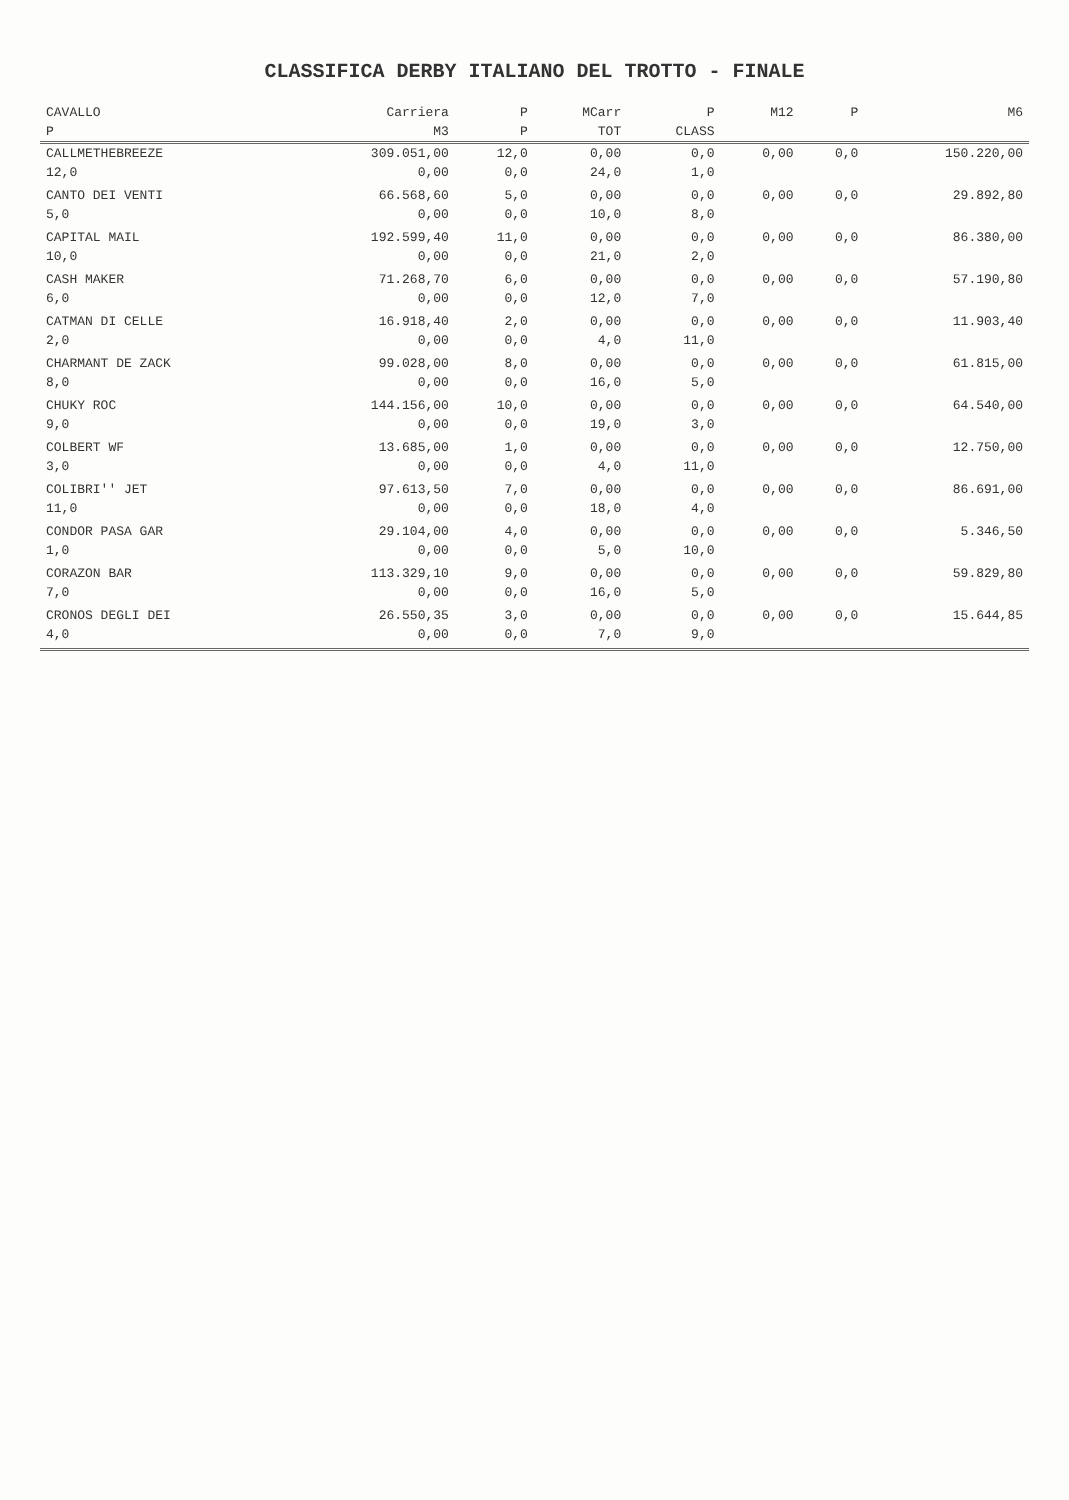CLASSIFICA DERBY ITALIANO DEL TROTTO - FINALE
| CAVALLO | Carriera | P | MCarr | P | M12 | P | M6 |
| --- | --- | --- | --- | --- | --- | --- | --- |
| P | M3 | P | TOT | CLASS | | | |
| CALLMETHEBREEZE | 309.051,00 | 12,0 | 0,00 | 0,0 | 0,00 | 0,0 | 150.220,00 |
| 12,0 | 0,00 | 0,0 | 24,0 | 1,0 | | | |
| CANTO DEI VENTI | 66.568,60 | 5,0 | 0,00 | 0,0 | 0,00 | 0,0 | 29.892,80 |
| 5,0 | 0,00 | 0,0 | 10,0 | 8,0 | | | |
| CAPITAL MAIL | 192.599,40 | 11,0 | 0,00 | 0,0 | 0,00 | 0,0 | 86.380,00 |
| 10,0 | 0,00 | 0,0 | 21,0 | 2,0 | | | |
| CASH MAKER | 71.268,70 | 6,0 | 0,00 | 0,0 | 0,00 | 0,0 | 57.190,80 |
| 6,0 | 0,00 | 0,0 | 12,0 | 7,0 | | | |
| CATMAN DI CELLE | 16.918,40 | 2,0 | 0,00 | 0,0 | 0,00 | 0,0 | 11.903,40 |
| 2,0 | 0,00 | 0,0 | 4,0 | 11,0 | | | |
| CHARMANT DE ZACK | 99.028,00 | 8,0 | 0,00 | 0,0 | 0,00 | 0,0 | 61.815,00 |
| 8,0 | 0,00 | 0,0 | 16,0 | 5,0 | | | |
| CHUKY ROC | 144.156,00 | 10,0 | 0,00 | 0,0 | 0,00 | 0,0 | 64.540,00 |
| 9,0 | 0,00 | 0,0 | 19,0 | 3,0 | | | |
| COLBERT WF | 13.685,00 | 1,0 | 0,00 | 0,0 | 0,00 | 0,0 | 12.750,00 |
| 3,0 | 0,00 | 0,0 | 4,0 | 11,0 | | | |
| COLIBRI'' JET | 97.613,50 | 7,0 | 0,00 | 0,0 | 0,00 | 0,0 | 86.691,00 |
| 11,0 | 0,00 | 0,0 | 18,0 | 4,0 | | | |
| CONDOR PASA GAR | 29.104,00 | 4,0 | 0,00 | 0,0 | 0,00 | 0,0 | 5.346,50 |
| 1,0 | 0,00 | 0,0 | 5,0 | 10,0 | | | |
| CORAZON BAR | 113.329,10 | 9,0 | 0,00 | 0,0 | 0,00 | 0,0 | 59.829,80 |
| 7,0 | 0,00 | 0,0 | 16,0 | 5,0 | | | |
| CRONOS DEGLI DEI | 26.550,35 | 3,0 | 0,00 | 0,0 | 0,00 | 0,0 | 15.644,85 |
| 4,0 | 0,00 | 0,0 | 7,0 | 9,0 | | | |